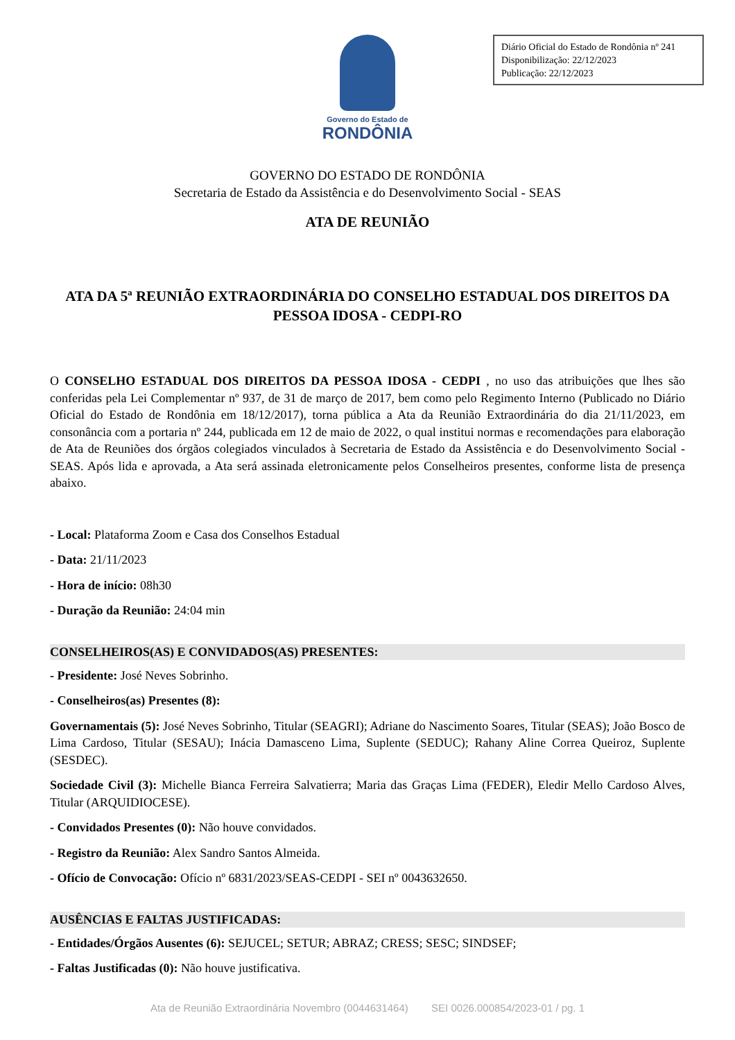Diário Oficial do Estado de Rondônia nº 241
Disponibilização: 22/12/2023
Publicação: 22/12/2023
Governo do Estado de
RONDÔNIA
GOVERNO DO ESTADO DE RONDÔNIA
Secretaria de Estado da Assistência e do Desenvolvimento Social - SEAS
ATA DE REUNIÃO
ATA DA 5ª REUNIÃO EXTRAORDINÁRIA DO CONSELHO ESTADUAL DOS DIREITOS DA PESSOA IDOSA - CEDPI-RO
O CONSELHO ESTADUAL DOS DIREITOS DA PESSOA IDOSA - CEDPI , no uso das atribuições que lhes são conferidas pela Lei Complementar nº 937, de 31 de março de 2017, bem como pelo Regimento Interno (Publicado no Diário Oficial do Estado de Rondônia em 18/12/2017), torna pública a Ata da Reunião Extraordinária do dia 21/11/2023, em consonância com a portaria nº 244, publicada em 12 de maio de 2022, o qual institui normas e recomendações para elaboração de Ata de Reuniões dos órgãos colegiados vinculados à Secretaria de Estado da Assistência e do Desenvolvimento Social - SEAS. Após lida e aprovada, a Ata será assinada eletronicamente pelos Conselheiros presentes, conforme lista de presença abaixo.
- Local: Plataforma Zoom e Casa dos Conselhos Estadual
- Data: 21/11/2023
- Hora de início: 08h30
- Duração da Reunião: 24:04 min
CONSELHEIROS(AS) E CONVIDADOS(AS) PRESENTES:
- Presidente: José Neves Sobrinho.
- Conselheiros(as) Presentes (8):
Governamentais (5): José Neves Sobrinho, Titular (SEAGRI); Adriane do Nascimento Soares, Titular (SEAS); João Bosco de Lima Cardoso, Titular (SESAU); Inácia Damasceno Lima, Suplente (SEDUC); Rahany Aline Correa Queiroz, Suplente (SESDEC).
Sociedade Civil (3): Michelle Bianca Ferreira Salvatierra; Maria das Graças Lima (FEDER), Eledir Mello Cardoso Alves, Titular (ARQUIDIOCESE).
- Convidados Presentes (0): Não houve convidados.
- Registro da Reunião: Alex Sandro Santos Almeida.
- Ofício de Convocação: Ofício nº 6831/2023/SEAS-CEDPI - SEI nº 0043632650.
AUSÊNCIAS E FALTAS JUSTIFICADAS:
- Entidades/Órgãos Ausentes (6): SEJUCEL; SETUR; ABRAZ; CRESS; SESC; SINDSEF;
- Faltas Justificadas (0): Não houve justificativa.
Ata de Reunião Extraordinária Novembro (0044631464) SEI 0026.000854/2023-01 / pg. 1